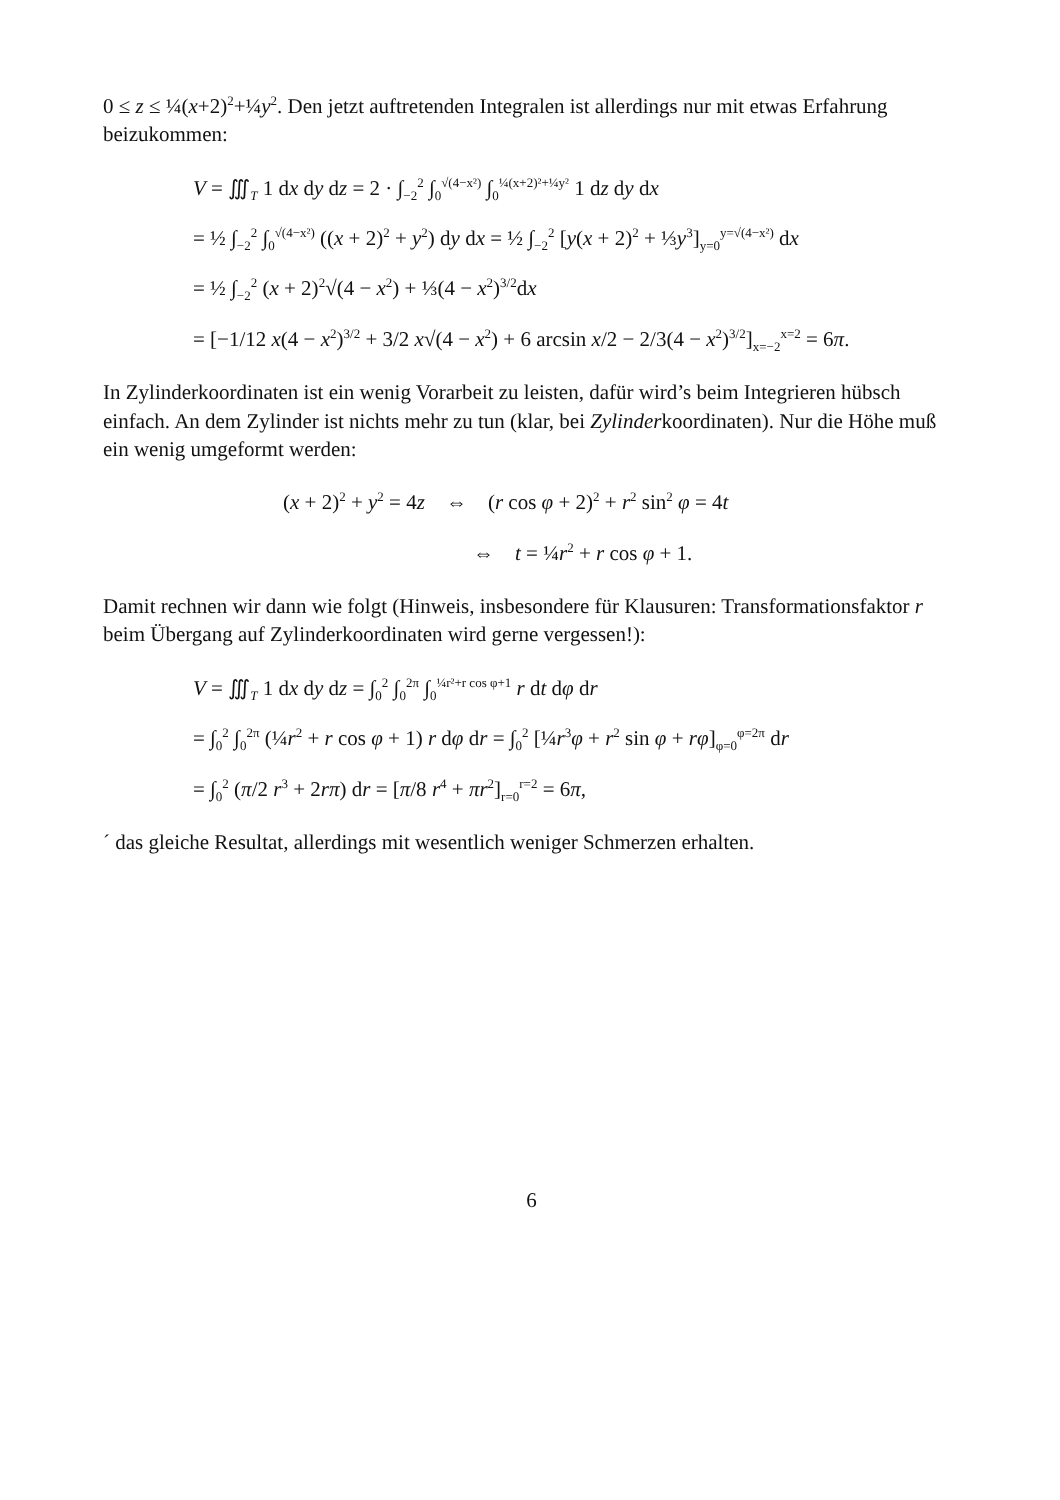0 ≤ z ≤ ¼(x+2)<sup>2</sup>+¼y<sup>2</sup>. Den jetzt auftretenden Integralen ist allerdings nur mit etwas Erfahrung beizukommen:
V = ∭<sub>T</sub> 1 dx dy dz = 2 · ∫<sub>−2</sub><sup>2</sup> ∫<sub>0</sub><sup>√(4−x²)</sup> ∫<sub>0</sub><sup>¼(x+2)²+¼y²</sup> 1 dz dy dx
= ½ ∫<sub>−2</sub><sup>2</sup> ∫<sub>0</sub><sup>√(4−x²)</sup> ((x + 2)<sup>2</sup> + y<sup>2</sup>) dy dx = ½ ∫<sub>−2</sub><sup>2</sup> [y(x + 2)<sup>2</sup> + ⅓y<sup>3</sup>]<sub>y=0</sub><sup>y=√(4−x²)</sup> dx
= ½ ∫<sub>−2</sub><sup>2</sup> (x + 2)<sup>2</sup>√(4 − x<sup>2</sup>) + ⅓(4 − x<sup>2</sup>)<sup>3/2</sup>dx
= [−1/12 x(4 − x<sup>2</sup>)<sup>3/2</sup> + 3/2 x√(4 − x<sup>2</sup>) + 6 arcsin x/2 − 2/3(4 − x<sup>2</sup>)<sup>3/2</sup>]<sub>x=−2</sub><sup>x=2</sup> = 6π.
In Zylinderkoordinaten ist ein wenig Vorarbeit zu leisten, dafür wird’s beim Integrieren hübsch einfach. An dem Zylinder ist nichts mehr zu tun (klar, bei Zylinderkoordinaten). Nur die Höhe muß ein wenig umgeformt werden:
(x + 2)<sup>2</sup> + y<sup>2</sup> = 4z ⇔ (r cos φ + 2)<sup>2</sup> + r<sup>2</sup> sin<sup>2</sup> φ = 4t
⇔ t = ¼r<sup>2</sup> + r cos φ + 1.
Damit rechnen wir dann wie folgt (Hinweis, insbesondere für Klausuren: Transformationsfaktor r beim Übergang auf Zylinderkoordinaten wird gerne vergessen!):
V = ∭<sub>T</sub> 1 dx dy dz = ∫<sub>0</sub><sup>2</sup> ∫<sub>0</sub><sup>2π</sup> ∫<sub>0</sub><sup>¼r²+r cos φ+1</sup> r dt dφ dr
= ∫<sub>0</sub><sup>2</sup> ∫<sub>0</sub><sup>2π</sup> (¼r<sup>2</sup> + r cos φ + 1) r dφ dr = ∫<sub>0</sub><sup>2</sup> [¼r<sup>3</sup>φ + r<sup>2</sup> sin φ + rφ]<sub>φ=0</sub><sup>φ=2π</sup> dr
= ∫<sub>0</sub><sup>2</sup> (π/2 r<sup>3</sup> + 2rπ) dr = [π/8 r<sup>4</sup> + πr<sup>2</sup>]<sub>r=0</sub><sup>r=2</sup> = 6π,
´ das gleiche Resultat, allerdings mit wesentlich weniger Schmerzen erhalten.
6